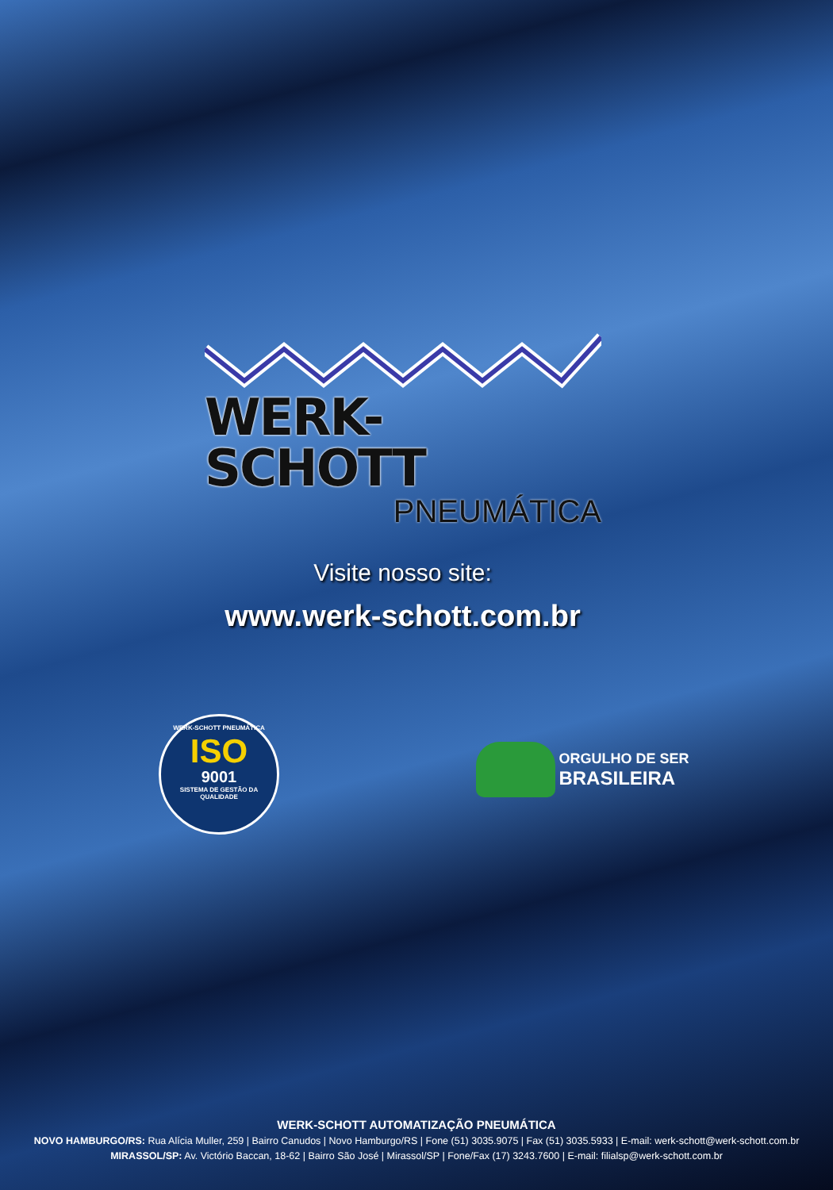WERK-SCHOTT
PNEUMÁTICA
Visite nosso site:
www.werk-schott.com.br
WERK-SCHOTT PNEUMÁTICA
ISO
9001
SISTEMA DE GESTÃO DA QUALIDADE
ORGULHO DE SER
BRASILEIRA
WERK-SCHOTT AUTOMATIZAÇÃO PNEUMÁTICA
NOVO HAMBURGO/RS: Rua Alícia Muller, 259 | Bairro Canudos | Novo Hamburgo/RS | Fone (51) 3035.9075 | Fax (51) 3035.5933 | E-mail: werk-schott@werk-schott.com.br
MIRASSOL/SP: Av. Victório Baccan, 18-62 | Bairro São José | Mirassol/SP | Fone/Fax (17) 3243.7600 | E-mail: filialsp@werk-schott.com.br